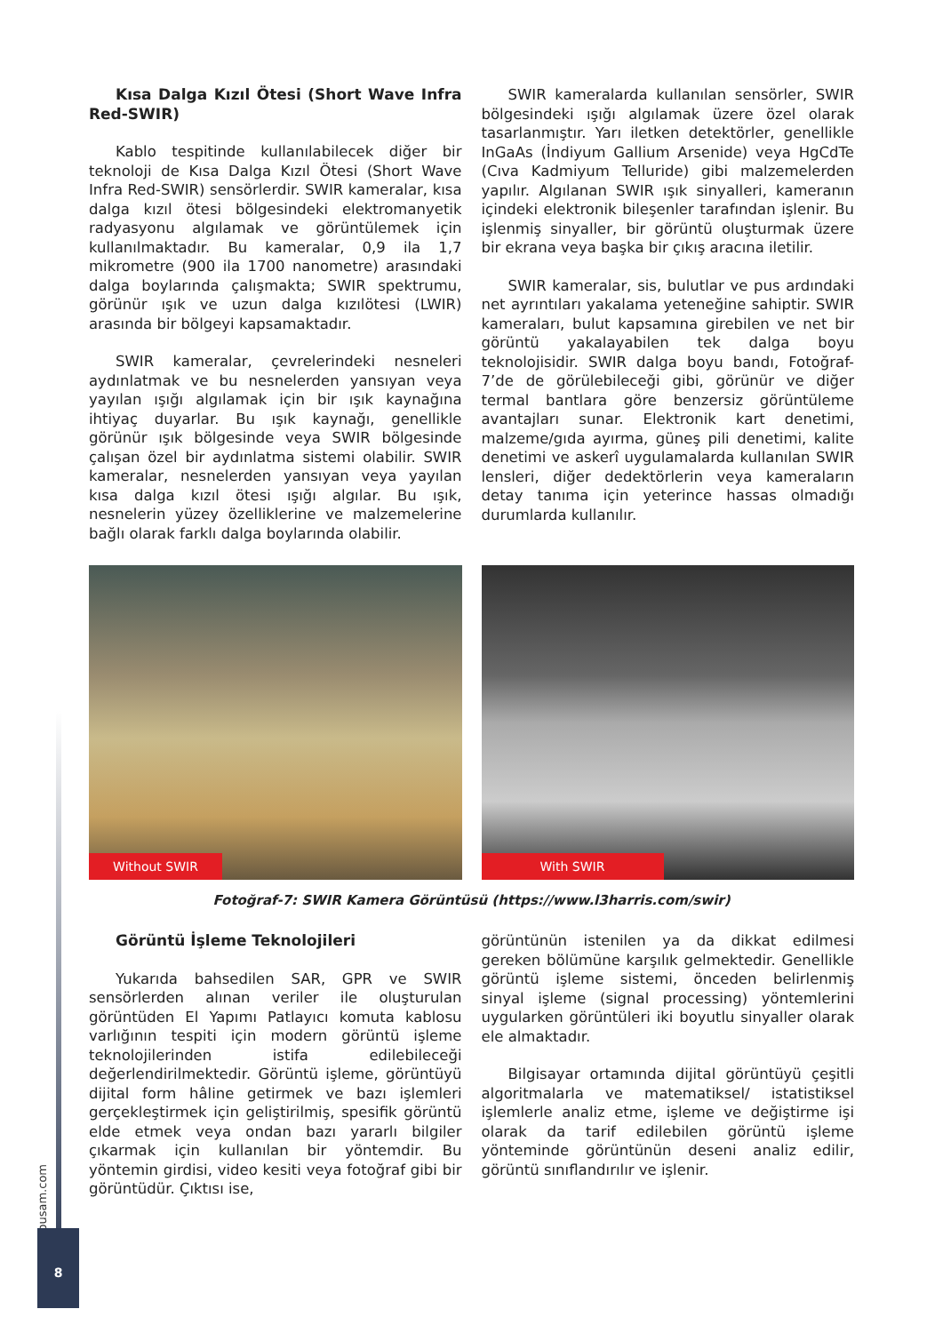Kısa Dalga Kızıl Ötesi (Short Wave Infra Red-SWIR)
Kablo tespitinde kullanılabilecek diğer bir teknoloji de Kısa Dalga Kızıl Ötesi (Short Wave Infra Red-SWIR) sensörlerdir. SWIR kameralar, kısa dalga kızıl ötesi bölgesindeki elektromanyetik radyasyonu algılamak ve görüntülemek için kullanılmaktadır. Bu kameralar, 0,9 ila 1,7 mikrometre (900 ila 1700 nanometre) arasındaki dalga boylarında çalışmakta; SWIR spektrumu, görünür ışık ve uzun dalga kızılötesi (LWIR) arasında bir bölgeyi kapsamaktadır.
SWIR kameralar, çevrelerindeki nesneleri aydınlatmak ve bu nesnelerden yansıyan veya yayılan ışığı algılamak için bir ışık kaynağına ihtiyaç duyarlar. Bu ışık kaynağı, genellikle görünür ışık bölgesinde veya SWIR bölgesinde çalışan özel bir aydınlatma sistemi olabilir. SWIR kameralar, nesnelerden yansıyan veya yayılan kısa dalga kızıl ötesi ışığı algılar. Bu ışık, nesnelerin yüzey özelliklerine ve malzemelerine bağlı olarak farklı dalga boylarında olabilir.
SWIR kameralarda kullanılan sensörler, SWIR bölgesindeki ışığı algılamak üzere özel olarak tasarlanmıştır. Yarı iletken detektörler, genellikle InGaAs (İndiyum Gallium Arsenide) veya HgCdTe (Cıva Kadmiyum Telluride) gibi malzemelerden yapılır. Algılanan SWIR ışık sinyalleri, kameranın içindeki elektronik bileşenler tarafından işlenir. Bu işlenmiş sinyaller, bir görüntü oluşturmak üzere bir ekrana veya başka bir çıkış aracına iletilir.
SWIR kameralar, sis, bulutlar ve pus ardındaki net ayrıntıları yakalama yeteneğine sahiptir. SWIR kameraları, bulut kapsamına girebilen ve net bir görüntü yakalayabilen tek dalga boyu teknolojisidir. SWIR dalga boyu bandı, Fotoğraf-7’de de görülebileceği gibi, görünür ve diğer termal bantlara göre benzersiz görüntüleme avantajları sunar. Elektronik kart denetimi, malzeme/gıda ayırma, güneş pili denetimi, kalite denetimi ve askerî uygulamalarda kullanılan SWIR lensleri, diğer dedektörlerin veya kameraların detay tanıma için yeterince hassas olmadığı durumlarda kullanılır.
Without SWIR
With SWIR
Fotoğraf-7: SWIR Kamera Görüntüsü (https://www.l3harris.com/swir)
Görüntü İşleme Teknolojileri
Yukarıda bahsedilen SAR, GPR ve SWIR sensörlerden alınan veriler ile oluşturulan görüntüden El Yapımı Patlayıcı komuta kablosu varlığının tespiti için modern görüntü işleme teknolojilerinden istifa edilebileceği değerlendirilmektedir. Görüntü işleme, görüntüyü dijital form hâline getirmek ve bazı işlemleri gerçekleştirmek için geliştirilmiş, spesifik görüntü elde etmek veya ondan bazı yararlı bilgiler çıkarmak için kullanılan bir yöntemdir. Bu yöntemin girdisi, video kesiti veya fotoğraf gibi bir görüntüdür. Çıktısı ise,
görüntünün istenilen ya da dikkat edilmesi gereken bölümüne karşılık gelmektedir. Genellikle görüntü işleme sistemi, önceden belirlenmiş sinyal işleme (signal processing) yöntemlerini uygularken görüntüleri iki boyutlu sinyaller olarak ele almaktadır.
Bilgisayar ortamında dijital görüntüyü çeşitli algoritmalarla ve matematiksel/ istatistiksel işlemlerle analiz etme, işleme ve değiştirme işi olarak da tarif edilebilen görüntü işleme yönteminde görüntünün deseni analiz edilir, görüntü sınıflandırılır ve işlenir.
dipusam.com
8